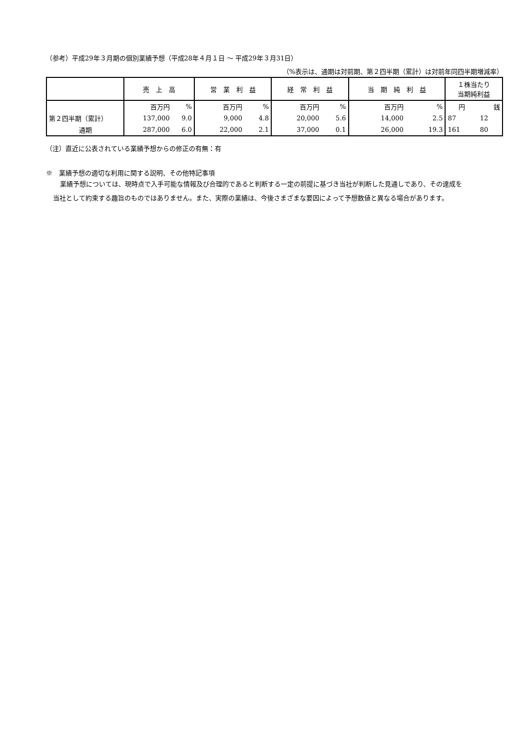（参考）平成29年３月期の個別業績予想（平成28年４月１日 ～ 平成29年３月31日）
（%表示は、通期は対前期、第２四半期（累計）は対前年同四半期増減率）
| | 売 上 高 | | 営 業 利 益 | | 経 常 利 益 | | 当 期 純 利 益 | | １株当たり 当期純利益 | |
| --- | --- | --- | --- | --- | --- | --- | --- | --- | --- | --- |
| | 百万円 | % | 百万円 | % | 百万円 | % | 百万円 | % | 円 | 銭 |
| 第２四半期（累計） | 137,000 | 9.0 | 9,000 | 4.8 | 20,000 | 5.6 | 14,000 | 2.5 | 87 | 12 |
| 通期 | 287,000 | 6.0 | 22,000 | 2.1 | 37,000 | 0.1 | 26,000 | 19.3 | 161 | 80 |
（注）直近に公表されている業績予想からの修正の有無：有
※　業績予想の適切な利用に関する説明、その他特記事項
業績予想については、現時点で入手可能な情報及び合理的であると判断する一定の前提に基づき当社が判断した見通しであり、その達成を当社として約束する趣旨のものではありません。また、実際の業績は、今後さまざまな要因によって予想数値と異なる場合があります。